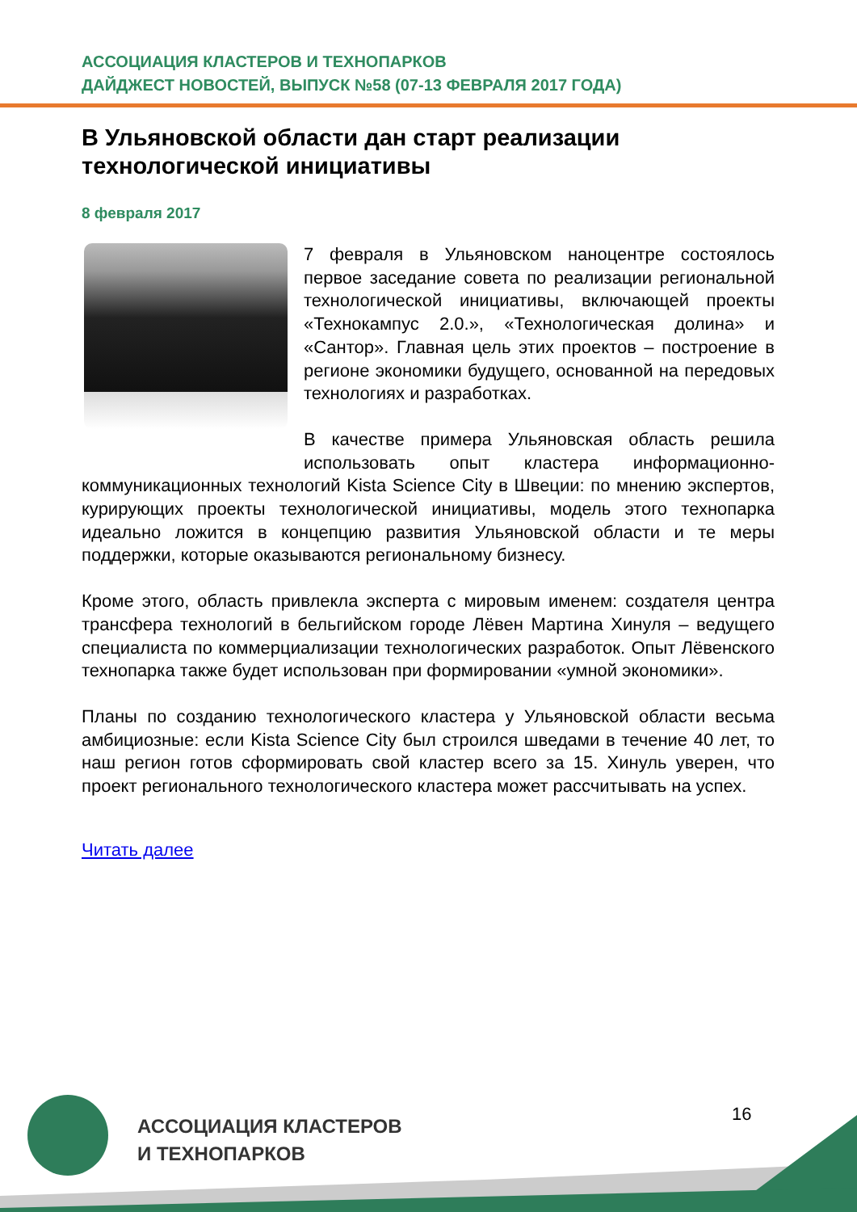АССОЦИАЦИЯ КЛАСТЕРОВ И ТЕХНОПАРКОВ
ДАЙДЖЕСТ НОВОСТЕЙ, ВЫПУСК №58 (07-13 ФЕВРАЛЯ 2017 ГОДА)
В Ульяновской области дан старт реализации технологической инициативы
8 февраля 2017
7 февраля в Ульяновском наноцентре состоялось первое заседание совета по реализации региональной технологической инициативы, включающей проекты «Технокампус 2.0.», «Технологическая долина» и «Сантор». Главная цель этих проектов – построение в регионе экономики будущего, основанной на передовых технологиях и разработках.
В качестве примера Ульяновская область решила использовать опыт кластера информационно-коммуникационных технологий Kista Science City в Швеции: по мнению экспертов, курирующих проекты технологической инициативы, модель этого технопарка идеально ложится в концепцию развития Ульяновской области и те меры поддержки, которые оказываются региональному бизнесу.
Кроме этого, область привлекла эксперта с мировым именем: создателя центра трансфера технологий в бельгийском городе Лёвен Мартина Хинуля – ведущего специалиста по коммерциализации технологических разработок. Опыт Лёвенского технопарка также будет использован при формировании «умной экономики».
Планы по созданию технологического кластера у Ульяновской области весьма амбициозные: если Kista Science City был строился шведами в течение 40 лет, то наш регион готов сформировать свой кластер всего за 15. Хинуль уверен, что проект регионального технологического кластера может рассчитывать на успех.
Читать далее
АССОЦИАЦИЯ КЛАСТЕРОВ
И ТЕХНОПАРКОВ
16